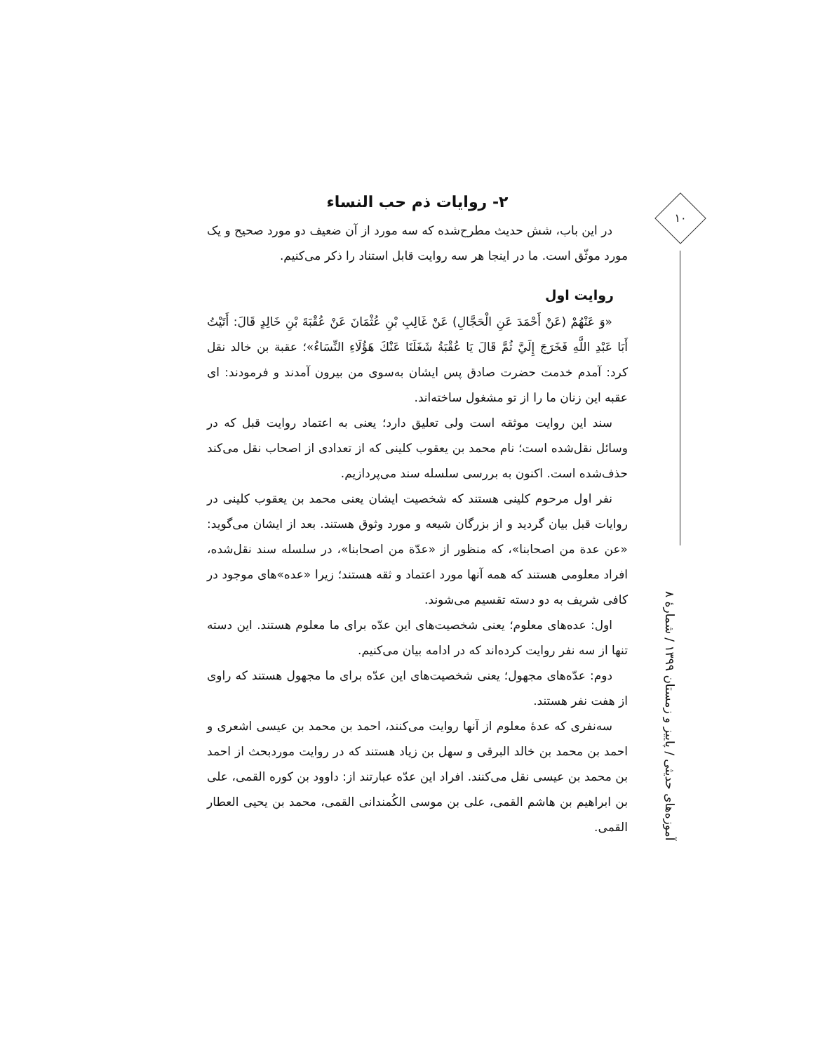۱۰
آموزه‌های حدیثی / پاییز و زمستان ۱۳۹۹ / شمارهٔ ۸
۲- روایات ذم حب النساء
در این باب، شش حدیث مطرح‌شده که سه مورد از آن ضعیف دو مورد صحیح و یک مورد موثّق است. ما در اینجا هر سه روایت قابل استناد را ذکر می‌کنیم.
روایت اول
«وَ عَنْهُمْ (عَنْ أَحْمَدَ عَنِ الْحَجَّالِ) عَنْ غَالِبِ بْنِ عُثْمَانَ عَنْ عُقْبَةَ بْنِ خَالِدٍ قَالَ: أَتَيْتُ أَبَا عَبْدِ اللَّهِ فَخَرَجَ إِلَيَّ ثُمَّ قَالَ يَا عُقْبَةُ شَغَلَنَا عَنْكَ هَؤُلَاءِ النِّسَاءُ»؛ عقبة بن خالد نقل کرد: آمدم خدمت حضرت صادق پس ایشان به‌سوی من بیرون آمدند و فرمودند: ای عقبه این زنان ما را از تو مشغول ساخته‌اند.
سند این روایت موثقه است ولی تعلیق دارد؛ یعنی به اعتماد روایت قبل که در وسائل نقل‌شده است؛ نام محمد بن یعقوب کلینی که از تعدادی از اصحاب نقل می‌کند حذف‌شده است. اکنون به بررسی سلسله سند می‌پردازیم.
نفر اول مرحوم کلینی هستند که شخصیت ایشان یعنی محمد بن یعقوب کلینی در روایات قبل بیان گردید و از بزرگان شیعه و مورد وثوق هستند. بعد از ایشان می‌گوید: «عن عدة من اصحابنا»، که منظور از «عدّة من اصحابنا»، در سلسله سند نقل‌شده، افراد معلومی هستند که همه آنها مورد اعتماد و ثقه هستند؛ زیرا «عده»های موجود در کافی شریف به دو دسته تقسیم می‌شوند.
اول: عده‌های معلوم؛ یعنی شخصیت‌های این عدّه برای ما معلوم هستند. این دسته تنها از سه نفر روایت کرده‌اند که در ادامه بیان می‌کنیم.
دوم: عدّه‌های مجهول؛ یعنی شخصیت‌های این عدّه برای ما مجهول هستند که راوی از هفت نفر هستند.
سه‌نفری که عدهٔ معلوم از آنها روایت می‌کنند، احمد بن محمد بن عیسی اشعری و احمد بن محمد بن خالد البرقی و سهل بن زیاد هستند که در روایت موردبحث از احمد بن محمد بن عیسی نقل می‌کنند. افراد این عدّه عبارتند از: داوود بن کوره القمی، علی بن ابراهیم بن هاشم القمی، علی بن موسی الکُمندانی القمی، محمد بن یحیی العطار القمی.